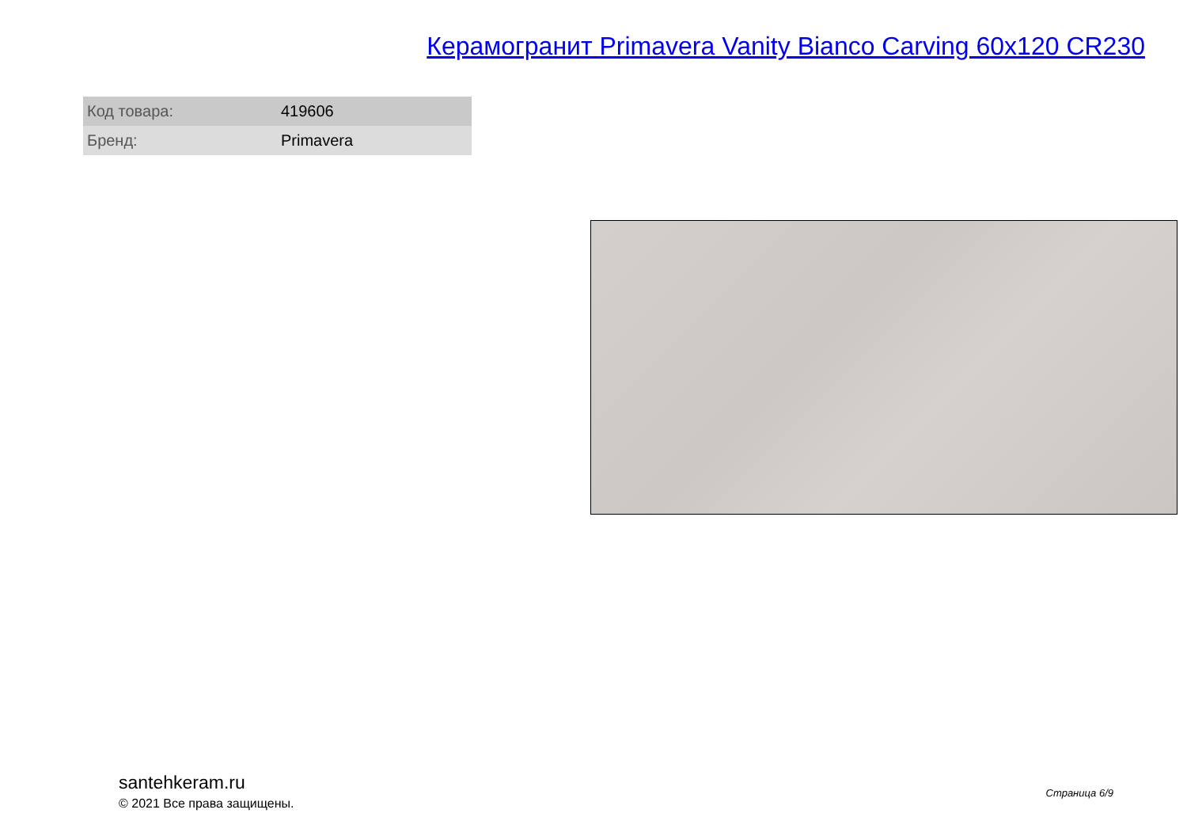Керамогранит Primavera Vanity Bianco Carving 60x120 CR230
| Код товара: | 419606 |
| Бренд: | Primavera |
santehkeram.ru
© 2021 Все права защищены.
Страница 6/9